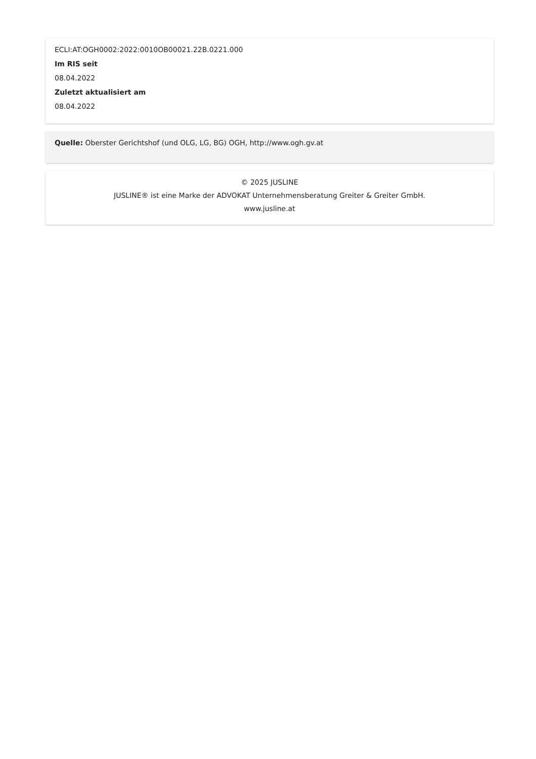ECLI:AT:OGH0002:2022:0010OB00021.22B.0221.000
Im RIS seit
08.04.2022
Zuletzt aktualisiert am
08.04.2022
Quelle: Oberster Gerichtshof (und OLG, LG, BG) OGH, http://www.ogh.gv.at
© 2025 JUSLINE
JUSLINE® ist eine Marke der ADVOKAT Unternehmensberatung Greiter & Greiter GmbH.
www.jusline.at